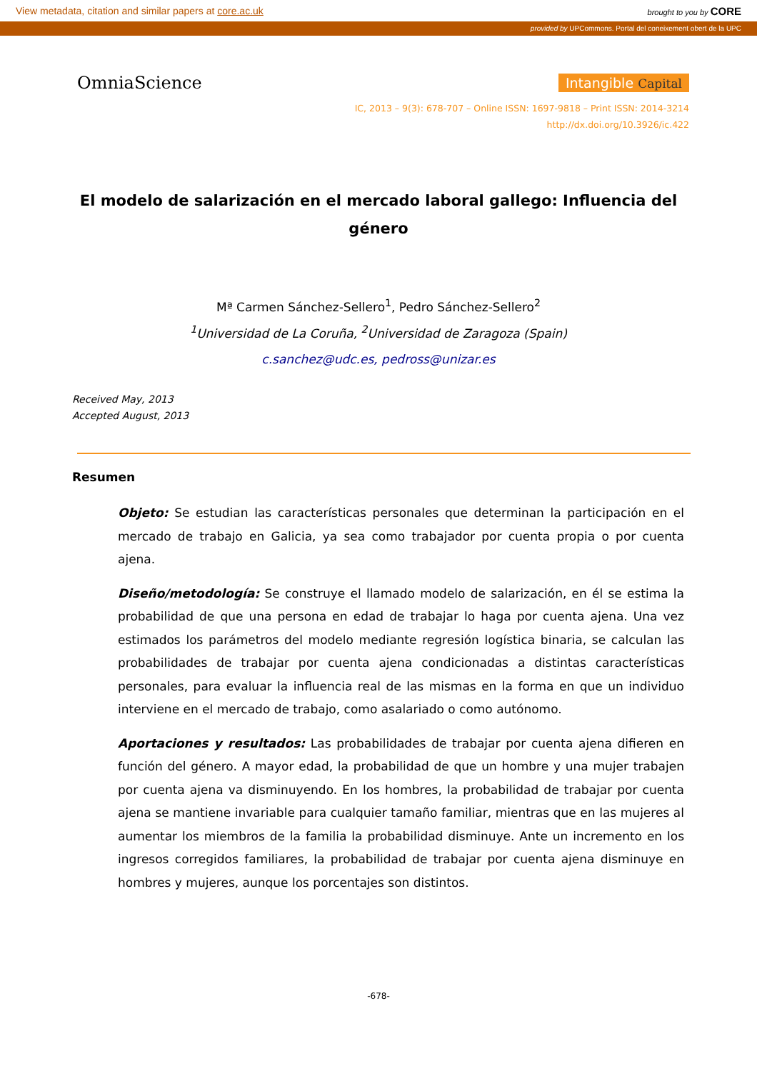View metadata, citation and similar papers at core.ac.uk brought to you by CORE
provided by UPCommons. Portal del coneixement obert de la UPC
OmniaScience
Intangible Capital
IC, 2013 – 9(3): 678-707 – Online ISSN: 1697-9818 – Print ISSN: 2014-3214
http://dx.doi.org/10.3926/ic.422
El modelo de salarización en el mercado laboral gallego: Influencia del género
Mª Carmen Sánchez-Sellero<sup>1</sup>, Pedro Sánchez-Sellero<sup>2</sup>
<sup>1</sup> Universidad de La Coruña, <sup>2</sup>Universidad de Zaragoza (Spain)
c.sanchez@udc.es, pedross@unizar.es
Received May, 2013
Accepted August, 2013
Resumen
Objeto: Se estudian las características personales que determinan la participación en el mercado de trabajo en Galicia, ya sea como trabajador por cuenta propia o por cuenta ajena.
Diseño/metodología: Se construye el llamado modelo de salarización, en él se estima la probabilidad de que una persona en edad de trabajar lo haga por cuenta ajena. Una vez estimados los parámetros del modelo mediante regresión logística binaria, se calculan las probabilidades de trabajar por cuenta ajena condicionadas a distintas características personales, para evaluar la influencia real de las mismas en la forma en que un individuo interviene en el mercado de trabajo, como asalariado o como autónomo.
Aportaciones y resultados: Las probabilidades de trabajar por cuenta ajena difieren en función del género. A mayor edad, la probabilidad de que un hombre y una mujer trabajen por cuenta ajena va disminuyendo. En los hombres, la probabilidad de trabajar por cuenta ajena se mantiene invariable para cualquier tamaño familiar, mientras que en las mujeres al aumentar los miembros de la familia la probabilidad disminuye. Ante un incremento en los ingresos corregidos familiares, la probabilidad de trabajar por cuenta ajena disminuye en hombres y mujeres, aunque los porcentajes son distintos.
-678-